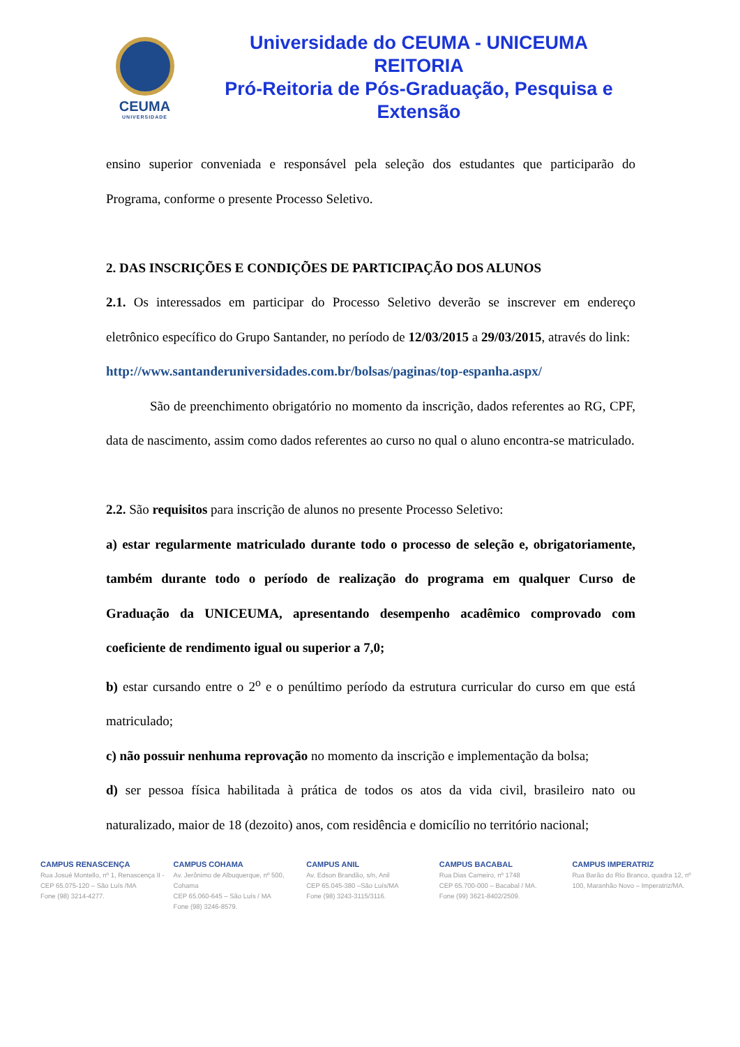CEUMA
UNIVERSIDADE
Universidade do CEUMA - UNICEUMA
REITORIA
Pró-Reitoria de Pós-Graduação, Pesquisa e Extensão
ensino superior conveniada e responsável pela seleção dos estudantes que participarão do Programa, conforme o presente Processo Seletivo.
2. DAS INSCRIÇÕES E CONDIÇÕES DE PARTICIPAÇÃO DOS ALUNOS
2.1. Os interessados em participar do Processo Seletivo deverão se inscrever em endereço eletrônico específico do Grupo Santander, no período de 12/03/2015 a 29/03/2015, através do link:
http://www.santanderuniversidades.com.br/bolsas/paginas/top-espanha.aspx/
São de preenchimento obrigatório no momento da inscrição, dados referentes ao RG, CPF, data de nascimento, assim como dados referentes ao curso no qual o aluno encontra-se matriculado.
2.2. São requisitos para inscrição de alunos no presente Processo Seletivo:
a) estar regularmente matriculado durante todo o processo de seleção e, obrigatoriamente, também durante todo o período de realização do programa em qualquer Curso de Graduação da UNICEUMA, apresentando desempenho acadêmico comprovado com coeficiente de rendimento igual ou superior a 7,0;
b) estar cursando entre o 2<sup>o</sup> e o penúltimo período da estrutura curricular do curso em que está matriculado;
c) não possuir nenhuma reprovação no momento da inscrição e implementação da bolsa;
d) ser pessoa física habilitada à prática de todos os atos da vida civil, brasileiro nato ou naturalizado, maior de 18 (dezoito) anos, com residência e domicílio no território nacional;
CAMPUS RENASCENÇA
Rua Josué Montello, nº 1, Renascença II - CEP 65.075-120 – São Luís /MA
Fone (98) 3214-4277.
CAMPUS COHAMA
Av. Jerônimo de Albuquerque, nº 500, Cohama
CEP 65.060-645 – São Luís / MA
Fone (98) 3246-8579.
CAMPUS ANIL
Av. Edson Brandão, s/n, Anil
CEP 65.045-380 –São Luís/MA
Fone (98) 3243-3115/3116.
CAMPUS BACABAL
Rua Dias Carneiro, nº 1748
CEP 65.700-000 – Bacabal / MA.
Fone (99) 3621-8402/2509.
CAMPUS IMPERATRIZ
Rua Barão do Rio Branco, quadra 12, nº 100, Maranhão Novo – Imperatriz/MA.